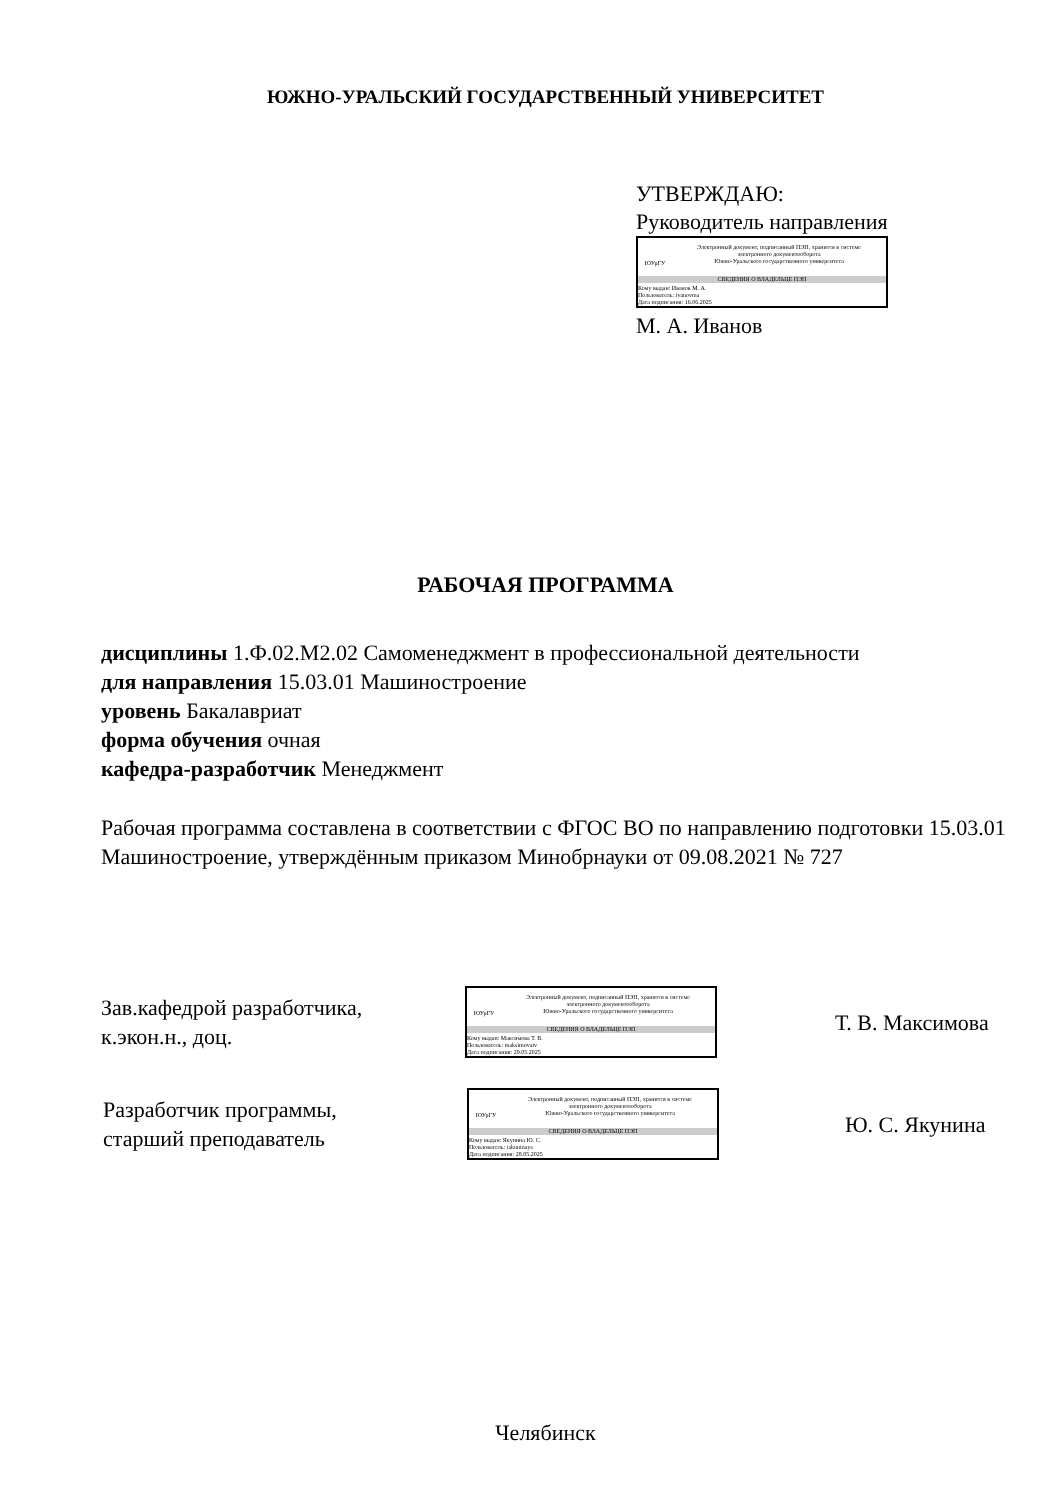ЮЖНО-УРАЛЬСКИЙ ГОСУДАРСТВЕННЫЙ УНИВЕРСИТЕТ
УТВЕРЖДАЮ:
Руководитель направления
ЮУрГУ
Электронный документ, подписанный ПЭП, хранится в системе
электронного документооборота
Южно-Уральского государственного университета
СВЕДЕНИЯ О ВЛАДЕЛЬЦЕ ПЭП
Кому выдан: Иванов М. А.
Пользователь: ivanovma
Дата подписания: 16.06.2025
М. А. Иванов
РАБОЧАЯ ПРОГРАММА
дисциплины 1.Ф.02.М2.02 Самоменеджмент в профессиональной деятельности
для направления 15.03.01 Машиностроение
уровень Бакалавриат
форма обучения очная
кафедра-разработчик Менеджмент
Рабочая программа составлена в соответствии с ФГОС ВО по направлению подготовки 15.03.01 Машиностроение, утверждённым приказом Минобрнауки от 09.08.2021 № 727
Зав.кафедрой разработчика,
к.экон.н., доц.
ЮУрГУ
Электронный документ, подписанный ПЭП, хранится в системе
электронного документооборота
Южно-Уральского государственного университета
СВЕДЕНИЯ О ВЛАДЕЛЬЦЕ ПЭП
Кому выдан: Максимова Т. В.
Пользователь: maksimovatv
Дата подписания: 29.05.2025
Т. В. Максимова
Разработчик программы,
старший преподаватель
ЮУрГУ
Электронный документ, подписанный ПЭП, хранится в системе
электронного документооборота
Южно-Уральского государственного университета
СВЕДЕНИЯ О ВЛАДЕЛЬЦЕ ПЭП
Кому выдан: Якунина Ю. С.
Пользователь: iakuninays
Дата подписания: 28.05.2025
Ю. С. Якунина
Челябинск